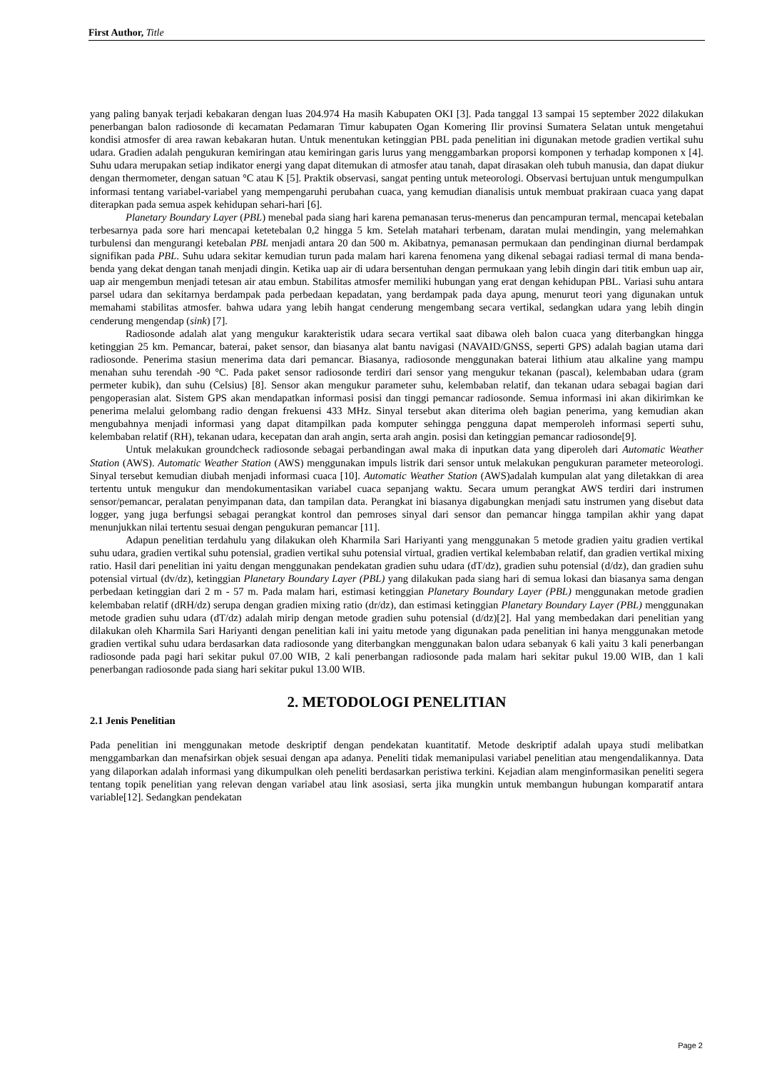First Author, Title
yang paling banyak terjadi kebakaran dengan luas 204.974 Ha masih Kabupaten OKI [3]. Pada tanggal 13 sampai 15 september 2022 dilakukan penerbangan balon radiosonde di kecamatan Pedamaran Timur kabupaten Ogan Komering Ilir provinsi Sumatera Selatan untuk mengetahui kondisi atmosfer di area rawan kebakaran hutan. Untuk menentukan ketinggian PBL pada penelitian ini digunakan metode gradien vertikal suhu udara. Gradien adalah pengukuran kemiringan atau kemiringan garis lurus yang menggambarkan proporsi komponen y terhadap komponen x [4]. Suhu udara merupakan setiap indikator energi yang dapat ditemukan di atmosfer atau tanah, dapat dirasakan oleh tubuh manusia, dan dapat diukur dengan thermometer, dengan satuan °C atau K [5]. Praktik observasi, sangat penting untuk meteorologi. Observasi bertujuan untuk mengumpulkan informasi tentang variabel-variabel yang mempengaruhi perubahan cuaca, yang kemudian dianalisis untuk membuat prakiraan cuaca yang dapat diterapkan pada semua aspek kehidupan sehari-hari [6].
Planetary Boundary Layer (PBL) menebal pada siang hari karena pemanasan terus-menerus dan pencampuran termal, mencapai ketebalan terbesarnya pada sore hari mencapai ketetebalan 0,2 hingga 5 km. Setelah matahari terbenam, daratan mulai mendingin, yang melemahkan turbulensi dan mengurangi ketebalan PBL menjadi antara 20 dan 500 m. Akibatnya, pemanasan permukaan dan pendinginan diurnal berdampak signifikan pada PBL. Suhu udara sekitar kemudian turun pada malam hari karena fenomena yang dikenal sebagai radiasi termal di mana benda-benda yang dekat dengan tanah menjadi dingin. Ketika uap air di udara bersentuhan dengan permukaan yang lebih dingin dari titik embun uap air, uap air mengembun menjadi tetesan air atau embun. Stabilitas atmosfer memiliki hubungan yang erat dengan kehidupan PBL. Variasi suhu antara parsel udara dan sekitarnya berdampak pada perbedaan kepadatan, yang berdampak pada daya apung, menurut teori yang digunakan untuk memahami stabilitas atmosfer. bahwa udara yang lebih hangat cenderung mengembang secara vertikal, sedangkan udara yang lebih dingin cenderung mengendap (sink) [7].
Radiosonde adalah alat yang mengukur karakteristik udara secara vertikal saat dibawa oleh balon cuaca yang diterbangkan hingga ketinggian 25 km. Pemancar, baterai, paket sensor, dan biasanya alat bantu navigasi (NAVAID/GNSS, seperti GPS) adalah bagian utama dari radiosonde. Penerima stasiun menerima data dari pemancar. Biasanya, radiosonde menggunakan baterai lithium atau alkaline yang mampu menahan suhu terendah -90 °C. Pada paket sensor radiosonde terdiri dari sensor yang mengukur tekanan (pascal), kelembaban udara (gram permeter kubik), dan suhu (Celsius) [8]. Sensor akan mengukur parameter suhu, kelembaban relatif, dan tekanan udara sebagai bagian dari pengoperasian alat. Sistem GPS akan mendapatkan informasi posisi dan tinggi pemancar radiosonde. Semua informasi ini akan dikirimkan ke penerima melalui gelombang radio dengan frekuensi 433 MHz. Sinyal tersebut akan diterima oleh bagian penerima, yang kemudian akan mengubahnya menjadi informasi yang dapat ditampilkan pada komputer sehingga pengguna dapat memperoleh informasi seperti suhu, kelembaban relatif (RH), tekanan udara, kecepatan dan arah angin, serta arah angin. posisi dan ketinggian pemancar radiosonde[9].
Untuk melakukan groundcheck radiosonde sebagai perbandingan awal maka di inputkan data yang diperoleh dari Automatic Weather Station (AWS). Automatic Weather Station (AWS) menggunakan impuls listrik dari sensor untuk melakukan pengukuran parameter meteorologi. Sinyal tersebut kemudian diubah menjadi informasi cuaca [10]. Automatic Weather Station (AWS)adalah kumpulan alat yang diletakkan di area tertentu untuk mengukur dan mendokumentasikan variabel cuaca sepanjang waktu. Secara umum perangkat AWS terdiri dari instrumen sensor/pemancar, peralatan penyimpanan data, dan tampilan data. Perangkat ini biasanya digabungkan menjadi satu instrumen yang disebut data logger, yang juga berfungsi sebagai perangkat kontrol dan pemroses sinyal dari sensor dan pemancar hingga tampilan akhir yang dapat menunjukkan nilai tertentu sesuai dengan pengukuran pemancar [11].
Adapun penelitian terdahulu yang dilakukan oleh Kharmila Sari Hariyanti yang menggunakan 5 metode gradien yaitu gradien vertikal suhu udara, gradien vertikal suhu potensial, gradien vertikal suhu potensial virtual, gradien vertikal kelembaban relatif, dan gradien vertikal mixing ratio. Hasil dari penelitian ini yaitu dengan menggunakan pendekatan gradien suhu udara (dT/dz), gradien suhu potensial (d/dz), dan gradien suhu potensial virtual (dv/dz), ketinggian Planetary Boundary Layer (PBL) yang dilakukan pada siang hari di semua lokasi dan biasanya sama dengan perbedaan ketinggian dari 2 m - 57 m. Pada malam hari, estimasi ketinggian Planetary Boundary Layer (PBL) menggunakan metode gradien kelembaban relatif (dRH/dz) serupa dengan gradien mixing ratio (dr/dz), dan estimasi ketinggian Planetary Boundary Layer (PBL) menggunakan metode gradien suhu udara (dT/dz) adalah mirip dengan metode gradien suhu potensial (d/dz)[2]. Hal yang membedakan dari penelitian yang dilakukan oleh Kharmila Sari Hariyanti dengan penelitian kali ini yaitu metode yang digunakan pada penelitian ini hanya menggunakan metode gradien vertikal suhu udara berdasarkan data radiosonde yang diterbangkan menggunakan balon udara sebanyak 6 kali yaitu 3 kali penerbangan radiosonde pada pagi hari sekitar pukul 07.00 WIB, 2 kali penerbangan radiosonde pada malam hari sekitar pukul 19.00 WIB, dan 1 kali penerbangan radiosonde pada siang hari sekitar pukul 13.00 WIB.
2. METODOLOGI PENELITIAN
2.1 Jenis Penelitian
Pada penelitian ini menggunakan metode deskriptif dengan pendekatan kuantitatif. Metode deskriptif adalah upaya studi melibatkan menggambarkan dan menafsirkan objek sesuai dengan apa adanya. Peneliti tidak memanipulasi variabel penelitian atau mengendalikannya. Data yang dilaporkan adalah informasi yang dikumpulkan oleh peneliti berdasarkan peristiwa terkini. Kejadian alam menginformasikan peneliti segera tentang topik penelitian yang relevan dengan variabel atau link asosiasi, serta jika mungkin untuk membangun hubungan komparatif antara variable[12]. Sedangkan pendekatan
Page 2